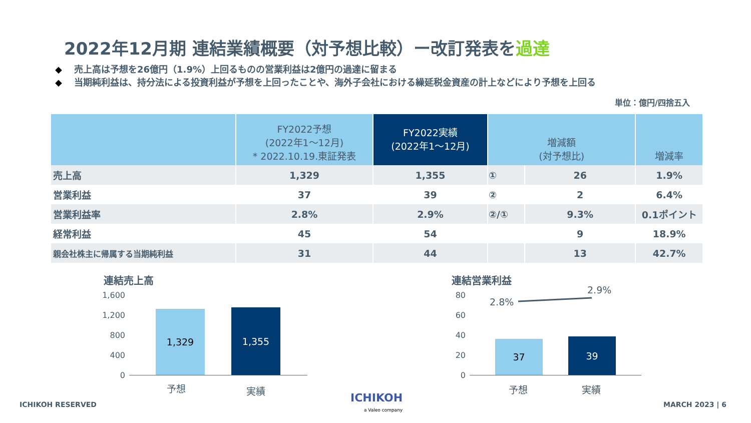2022年12月期 連結業績概要（対予想比較）ー改訂発表を過達
◆ 売上高は予想を26億円（1.9%）上回るものの営業利益は2億円の過達に留まる
◆ 当期純利益は、持分法による投資利益が予想を上回ったことや、海外子会社における繰延税金資産の計上などにより予想を上回る
単位：億円/四捨五入
| | FY2022予想 (2022年1～12月) * 2022.10.19.東証発表 | FY2022実績 (2022年1～12月) | 増減額 (対予想比) | | 増減率 |
| --- | --- | --- | --- | --- | --- |
| 売上高 | 1,329 | 1,355 | ① | 26 | 1.9% |
| 営業利益 | 37 | 39 | ② | 2 | 6.4% |
| 営業利益率 | 2.8% | 2.9% | ②/① | 9.3% | 0.1ポイント |
| 経常利益 | 45 | 54 | | 9 | 18.9% |
| 親会社株主に帰属する当期純利益 | 31 | 44 | | 13 | 42.7% |
連結売上高
1,600
1,200
800
400
0
1,329 1,355
予想 実績
連結営業利益
80
60
40
20
0
2.8%
2.9%
37 39
予想 実績
ICHIKOH RESERVED
ICHIKOH
a Valeo company
MARCH 2023 | 6